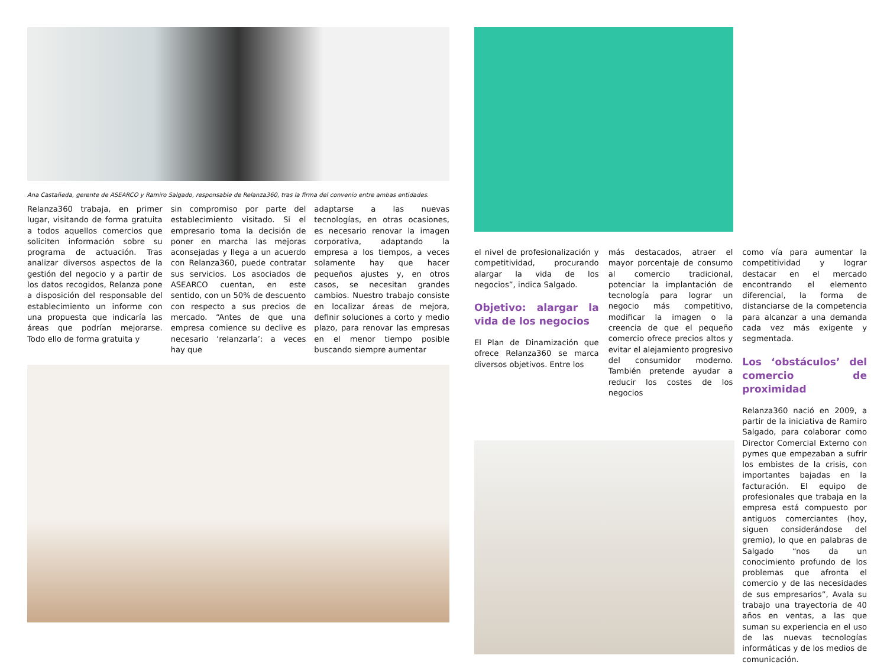Ana Castañeda, gerente de ASEARCO y Ramiro Salgado, responsable de Relanza360, tras la firma del convenio entre ambas entidades.
Relanza360 trabaja, en primer lugar, visitando de forma gratuita a todos aquellos comercios que soliciten información sobre su programa de actuación. Tras analizar diversos aspectos de la gestión del negocio y a partir de los datos recogidos, Relanza pone a disposición del responsable del establecimiento un informe con una propuesta que indicaría las áreas que podrían mejorarse. Todo ello de forma gratuita y
sin compromiso por parte del establecimiento visitado. Si el empresario toma la decisión de poner en marcha las mejoras aconsejadas y llega a un acuerdo con Relanza360, puede contratar sus servicios. Los asociados de ASEARCO cuentan, en este sentido, con un 50% de descuento con respecto a sus precios de mercado. “Antes de que una empresa comience su declive es necesario ‘relanzarla’: a veces hay que
adaptarse a las nuevas tecnologías, en otras ocasiones, es necesario renovar la imagen corporativa, adaptando la empresa a los tiempos, a veces solamente hay que hacer pequeños ajustes y, en otros casos, se necesitan grandes cambios. Nuestro trabajo consiste en localizar áreas de mejora, definir soluciones a corto y medio plazo, para renovar las empresas en el menor tiempo posible buscando siempre aumentar
el nivel de profesionalización y competitividad, procurando alargar la vida de los negocios”, indica Salgado.
Objetivo: alargar la vida de los negocios
El Plan de Dinamización que ofrece Relanza360 se marca diversos objetivos. Entre los
más destacados, atraer el mayor porcentaje de consumo al comercio tradicional, potenciar la implantación de tecnología para lograr un negocio más competitivo, modificar la imagen o la creencia de que el pequeño comercio ofrece precios altos y evitar el alejamiento progresivo del consumidor moderno. También pretende ayudar a reducir los costes de los negocios
como vía para aumentar la competitividad y lograr destacar en el mercado encontrando el elemento diferencial, la forma de distanciarse de la competencia para alcanzar a una demanda cada vez más exigente y segmentada.
Los ‘obstáculos’ del comercio de proximidad
Relanza360 nació en 2009, a partir de la iniciativa de Ramiro Salgado, para colaborar como Director Comercial Externo con pymes que empezaban a sufrir los embistes de la crisis, con importantes bajadas en la facturación. El equipo de profesionales que trabaja en la empresa está compuesto por antiguos comerciantes (hoy, siguen considerándose del gremio), lo que en palabras de Salgado “nos da un conocimiento profundo de los problemas que afronta el comercio y de las necesidades de sus empresarios”, Avala su trabajo una trayectoria de 40 años en ventas, a las que suman su experiencia en el uso de las nuevas tecnologías informáticas y de los medios de comunicación.